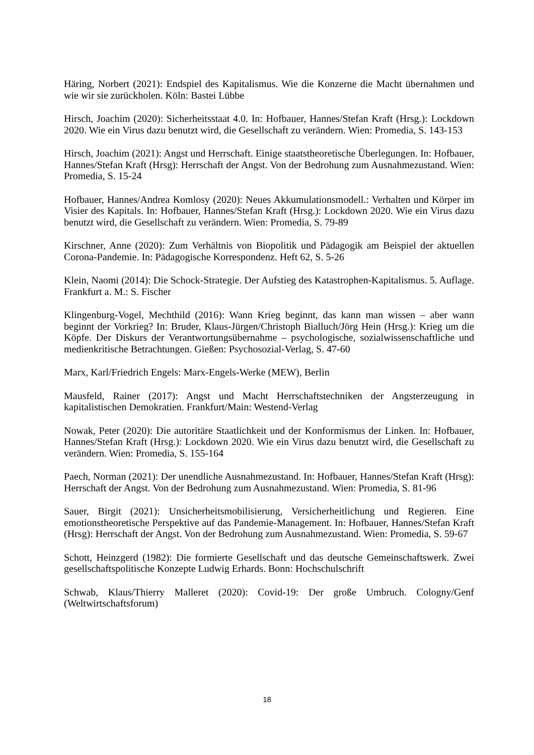Häring, Norbert (2021): Endspiel des Kapitalismus. Wie die Konzerne die Macht übernahmen und wie wir sie zurückholen. Köln: Bastei Lübbe
Hirsch, Joachim (2020): Sicherheitsstaat 4.0. In: Hofbauer, Hannes/Stefan Kraft (Hrsg.): Lockdown 2020. Wie ein Virus dazu benutzt wird, die Gesellschaft zu verändern. Wien: Promedia, S. 143-153
Hirsch, Joachim (2021): Angst und Herrschaft. Einige staatstheoretische Überlegungen. In: Hofbauer, Hannes/Stefan Kraft (Hrsg): Herrschaft der Angst. Von der Bedrohung zum Ausnahmezustand. Wien: Promedia, S. 15-24
Hofbauer, Hannes/Andrea Komlosy (2020): Neues Akkumulationsmodell.: Verhalten und Körper im Visier des Kapitals. In: Hofbauer, Hannes/Stefan Kraft (Hrsg.): Lockdown 2020. Wie ein Virus dazu benutzt wird, die Gesellschaft zu verändern. Wien: Promedia, S. 79-89
Kirschner, Anne (2020): Zum Verhältnis von Biopolitik und Pädagogik am Beispiel der aktuellen Corona-Pandemie. In: Pädagogische Korrespondenz. Heft 62, S. 5-26
Klein, Naomi (2014): Die Schock-Strategie. Der Aufstieg des Katastrophen-Kapitalismus. 5. Auflage. Frankfurt a. M.: S. Fischer
Klingenburg-Vogel, Mechthild (2016): Wann Krieg beginnt, das kann man wissen – aber wann beginnt der Vorkrieg? In: Bruder, Klaus-Jürgen/Christoph Bialluch/Jörg Hein (Hrsg.): Krieg um die Köpfe. Der Diskurs der Verantwortungsübernahme – psychologische, sozialwissenschaftliche und medienkritische Betrachtungen. Gießen: Psychosozial-Verlag, S. 47-60
Marx, Karl/Friedrich Engels: Marx-Engels-Werke (MEW), Berlin
Mausfeld, Rainer (2017): Angst und Macht Herrschaftstechniken der Angsterzeugung in kapitalistischen Demokratien. Frankfurt/Main: Westend-Verlag
Nowak, Peter (2020): Die autoritäre Staatlichkeit und der Konformismus der Linken. In: Hofbauer, Hannes/Stefan Kraft (Hrsg.): Lockdown 2020. Wie ein Virus dazu benutzt wird, die Gesellschaft zu verändern. Wien: Promedia, S. 155-164
Paech, Norman (2021): Der unendliche Ausnahmezustand. In: Hofbauer, Hannes/Stefan Kraft (Hrsg): Herrschaft der Angst. Von der Bedrohung zum Ausnahmezustand. Wien: Promedia, S. 81-96
Sauer, Birgit (2021): Unsicherheitsmobilisierung, Versicherheitlichung und Regieren. Eine emotionstheoretische Perspektive auf das Pandemie-Management. In: Hofbauer, Hannes/Stefan Kraft (Hrsg): Herrschaft der Angst. Von der Bedrohung zum Ausnahmezustand. Wien: Promedia, S. 59-67
Schott, Heinzgerd (1982): Die formierte Gesellschaft und das deutsche Gemeinschaftswerk. Zwei gesellschaftspolitische Konzepte Ludwig Erhards. Bonn: Hochschulschrift
Schwab, Klaus/Thierry Malleret (2020): Covid-19: Der große Umbruch. Cologny/Genf (Weltwirtschaftsforum)
18